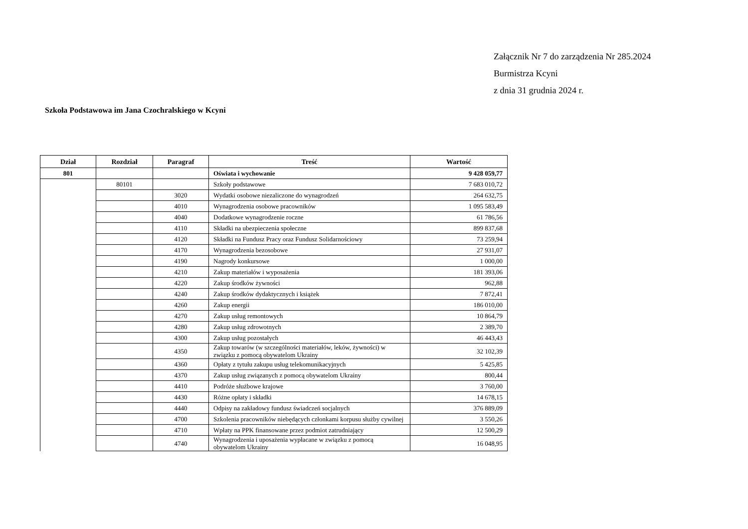Załącznik Nr 7 do zarządzenia Nr 285.2024
Burmistrza Kcyni
z dnia 31 grudnia 2024 r.
Szkoła Podstawowa im Jana Czochralskiego w Kcyni
| Dział | Rozdział | Paragraf | Treść | Wartość |
| --- | --- | --- | --- | --- |
| 801 | | | Oświata i wychowanie | 9 428 059,77 |
| | 80101 | | Szkoły podstawowe | 7 683 010,72 |
| | | 3020 | Wydatki osobowe niezaliczone do wynagrodzeń | 264 632,75 |
| | | 4010 | Wynagrodzenia osobowe pracowników | 1 095 583,49 |
| | | 4040 | Dodatkowe wynagrodzenie roczne | 61 786,56 |
| | | 4110 | Składki na ubezpieczenia społeczne | 899 837,68 |
| | | 4120 | Składki na Fundusz Pracy oraz Fundusz Solidarnościowy | 73 259,94 |
| | | 4170 | Wynagrodzenia bezosobowe | 27 931,07 |
| | | 4190 | Nagrody konkursowe | 1 000,00 |
| | | 4210 | Zakup materiałów i wyposażenia | 181 393,06 |
| | | 4220 | Zakup środków żywności | 962,88 |
| | | 4240 | Zakup środków dydaktycznych i książek | 7 872,41 |
| | | 4260 | Zakup energii | 186 010,00 |
| | | 4270 | Zakup usług remontowych | 10 864,79 |
| | | 4280 | Zakup usług zdrowotnych | 2 389,70 |
| | | 4300 | Zakup usług pozostałych | 46 443,43 |
| | | 4350 | Zakup towarów (w szczególności materiałów, leków, żywności) w związku z pomocą obywatelom Ukrainy | 32 102,39 |
| | | 4360 | Opłaty z tytułu zakupu usług telekomunikacyjnych | 5 425,85 |
| | | 4370 | Zakup usług związanych z pomocą obywatelom Ukrainy | 800,44 |
| | | 4410 | Podróże służbowe krajowe | 3 760,00 |
| | | 4430 | Różne opłaty i składki | 14 678,15 |
| | | 4440 | Odpisy na zakładowy fundusz świadczeń socjalnych | 376 889,09 |
| | | 4700 | Szkolenia pracowników niebędących członkami korpusu służby cywilnej | 3 550,26 |
| | | 4710 | Wpłaty na PPK finansowane przez podmiot zatrudniający | 12 500,29 |
| | | 4740 | Wynagrodzenia i uposażenia wypłacane w związku z pomocą obywatelom Ukrainy | 16 048,95 |